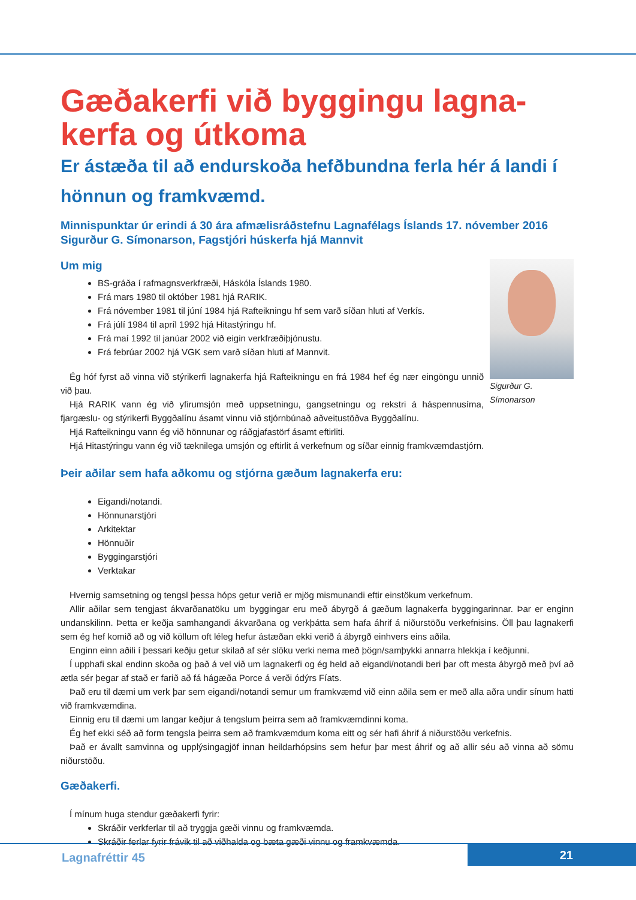Gæðakerfi við byggingu lagna-
kerfa og útkoma
Er ástæða til að endurskoða hefðbundna ferla hér á landi í hönnun og framkvæmd.
Minnispunktar úr erindi á 30 ára afmælisráðstefnu Lagnafélags Íslands 17. nóvember 2016
Sigurður G. Símonarson, Fagstjóri húskerfa hjá Mannvit
Um mig
Sigurður G. Símonarson
BS-gráða í rafmagnsverkfræði, Háskóla Íslands 1980.
Frá mars 1980 til október 1981 hjá RARIK.
Frá nóvember 1981 til júní 1984 hjá Rafteikningu hf sem varð síðan hluti af Verkís.
Frá júlí 1984 til apríl 1992 hjá Hitastýringu hf.
Frá maí 1992 til janúar 2002 við eigin verkfræðiþjónustu.
Frá febrúar 2002 hjá VGK sem varð síðan hluti af Mannvit.
Ég hóf fyrst að vinna við stýrikerfi lagnakerfa hjá Rafteikningu en frá 1984 hef ég nær eingöngu unnið við þau.
Hjá RARIK vann ég við yfirumsjón með uppsetningu, gangsetningu og rekstri á háspennusíma, fjargæslu- og stýrikerfi Byggðalínu ásamt vinnu við stjórnbúnað aðveitustöðva Byggðalínu.
Hjá Rafteikningu vann ég við hönnunar og ráðgjafastörf ásamt eftirliti.
Hjá Hitastýringu vann ég við tæknilega umsjón og eftirlit á verkefnum og síðar einnig framkvæmdastjórn.
Þeir aðilar sem hafa aðkomu og stjórna gæðum lagnakerfa eru:
Eigandi/notandi.
Hönnunarstjóri
Arkitektar
Hönnuðir
Byggingarstjóri
Verktakar
Hvernig samsetning og tengsl þessa hóps getur verið er mjög mismunandi eftir einstökum verkefnum.
Allir aðilar sem tengjast ákvarðanatöku um byggingar eru með ábyrgð á gæðum lagnakerfa byggingarinnar. Þar er enginn undanskilinn. Þetta er keðja samhangandi ákvarðana og verkþátta sem hafa áhrif á niðurstöðu verkefnisins. Öll þau lagnakerfi sem ég hef komið að og við köllum oft léleg hefur ástæðan ekki verið á ábyrgð einhvers eins aðila.
Enginn einn aðili í þessari keðju getur skilað af sér slöku verki nema með þögn/samþykki annarra hlekkja í keðjunni.
Í upphafi skal endinn skoða og það á vel við um lagnakerfi og ég held að eigandi/notandi beri þar oft mesta ábyrgð með því að ætla sér þegar af stað er farið að fá hágæða Porce á verði ódýrs Fíats.
Það eru til dæmi um verk þar sem eigandi/notandi semur um framkvæmd við einn aðila sem er með alla aðra undir sínum hatti við framkvæmdina.
Einnig eru til dæmi um langar keðjur á tengslum þeirra sem að framkvæmdinni koma.
Ég hef ekki séð að form tengsla þeirra sem að framkvæmdum koma eitt og sér hafi áhrif á niðurstöðu verkefnis.
Það er ávallt samvinna og upplýsingagjöf innan heildarhópsins sem hefur þar mest áhrif og að allir séu að vinna að sömu niðurstöðu.
Gæðakerfi.
Í mínum huga stendur gæðakerfi fyrir:
Skráðir verkferlar til að tryggja gæði vinnu og framkvæmda.
Skráðir ferlar fyrir frávik til að viðhalda og bæta gæði vinnu og framkvæmda.
Lagnafréttir 45 21